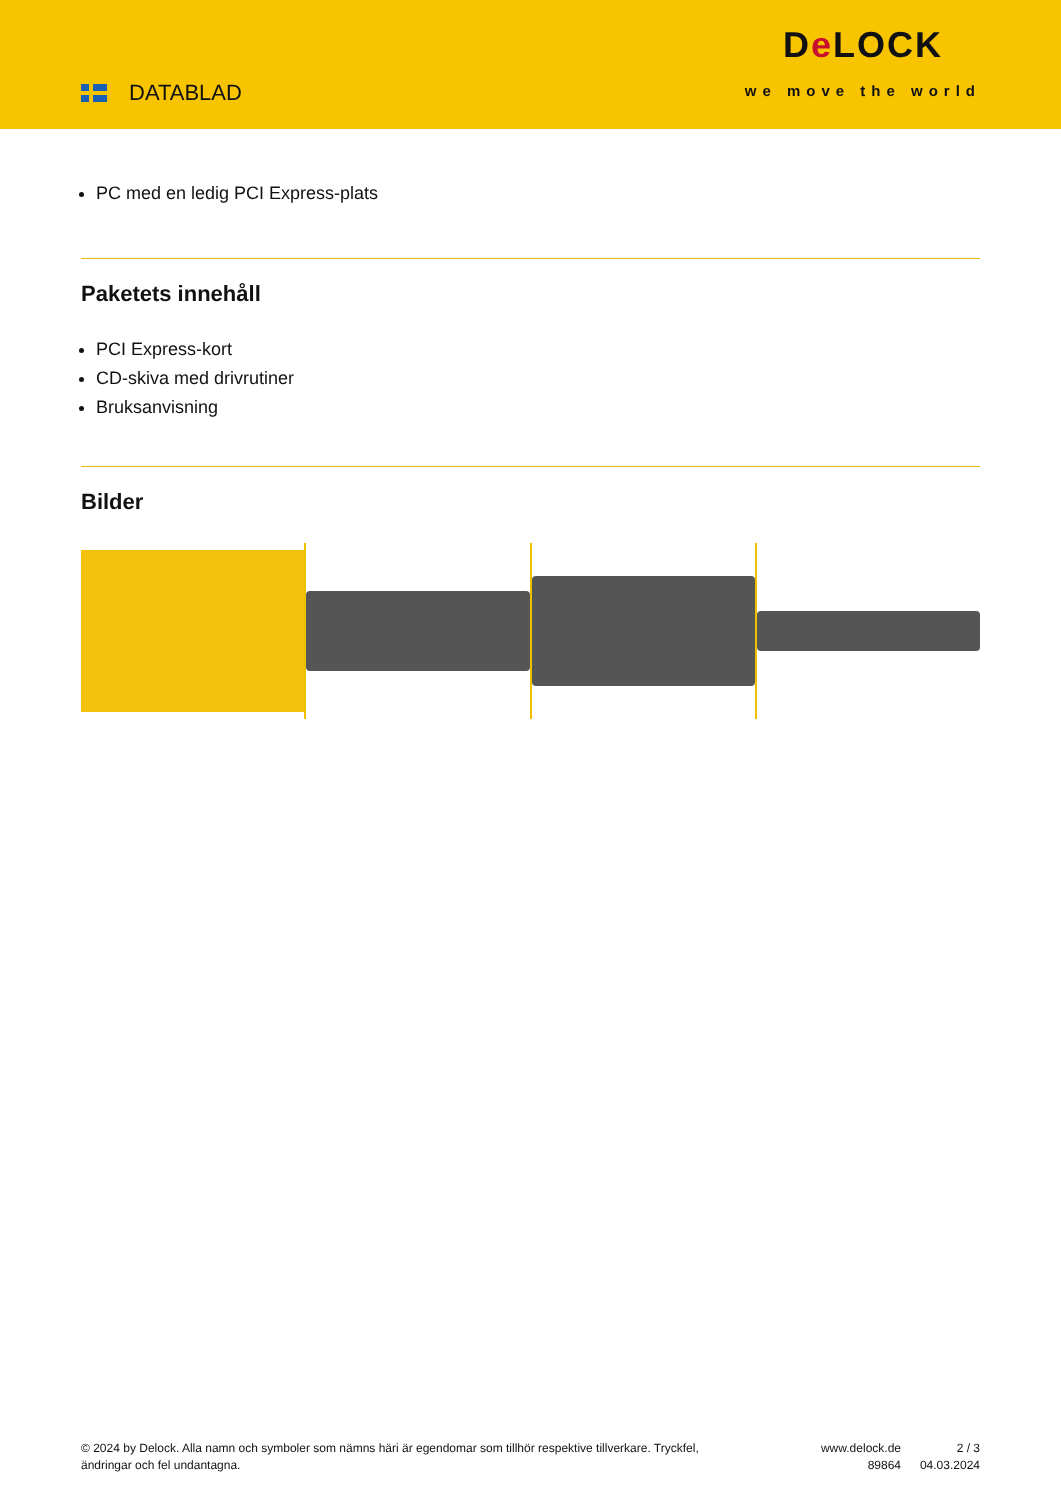DATABLAD
De LOCK
we move the world
PC med en ledig PCI Express-plats
Paketets innehåll
PCI Express-kort
CD-skiva med drivrutiner
Bruksanvisning
Bilder
© 2024 by Delock. Alla namn och symboler som nämns häri är egendomar som tillhör respektive tillverkare. Tryckfel, ändringar och fel undantagna.
www.delock.de
89864
2 / 3
04.03.2024